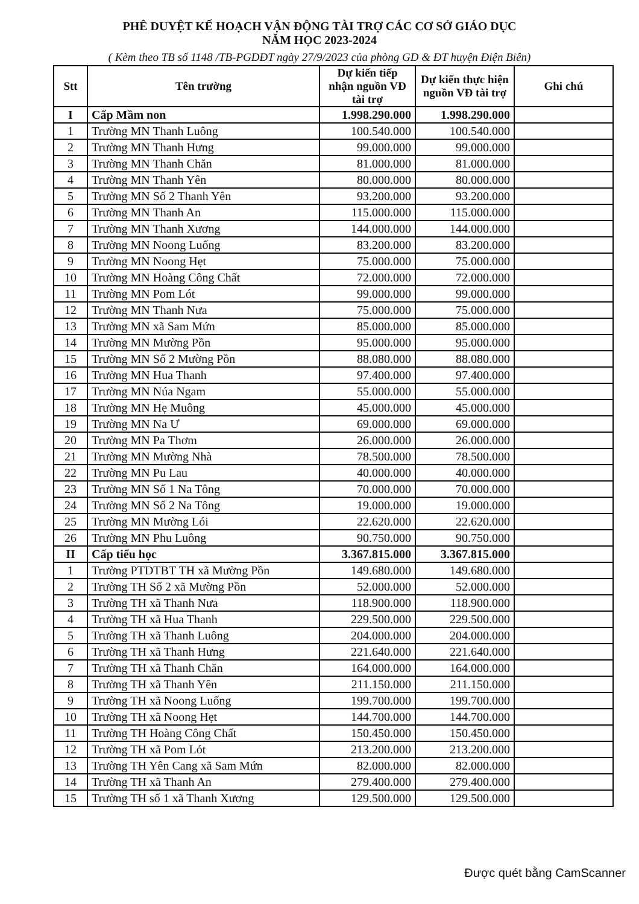PHÊ DUYỆT KẾ HOẠCH VẬN ĐỘNG TÀI TRỢ CÁC CƠ SỞ GIÁO DỤC
NĂM HỌC 2023-2024
( Kèm theo TB số 1148 /TB-PGDĐT ngày 27/9/2023 của phòng GD & ĐT huyện Điện Biên)
| Stt | Tên trường | Dự kiến tiếp nhận nguồn VĐ tài trợ | Dự kiến thực hiện nguồn VĐ tài trợ | Ghi chú |
| --- | --- | --- | --- | --- |
| I | Cấp Mầm non | 1.998.290.000 | 1.998.290.000 | |
| 1 | Trường MN Thanh Luông | 100.540.000 | 100.540.000 | |
| 2 | Trường MN Thanh Hưng | 99.000.000 | 99.000.000 | |
| 3 | Trường MN Thanh Chăn | 81.000.000 | 81.000.000 | |
| 4 | Trường MN Thanh Yên | 80.000.000 | 80.000.000 | |
| 5 | Trường MN Số 2 Thanh Yên | 93.200.000 | 93.200.000 | |
| 6 | Trường MN Thanh An | 115.000.000 | 115.000.000 | |
| 7 | Trường MN Thanh Xương | 144.000.000 | 144.000.000 | |
| 8 | Trường MN Noong Luống | 83.200.000 | 83.200.000 | |
| 9 | Trường MN Noong Hẹt | 75.000.000 | 75.000.000 | |
| 10 | Trường MN Hoàng Công Chất | 72.000.000 | 72.000.000 | |
| 11 | Trường MN Pom Lót | 99.000.000 | 99.000.000 | |
| 12 | Trường MN Thanh Nưa | 75.000.000 | 75.000.000 | |
| 13 | Trường MN xã Sam Mứn | 85.000.000 | 85.000.000 | |
| 14 | Trường MN Mường Pồn | 95.000.000 | 95.000.000 | |
| 15 | Trường MN Số 2 Mường Pồn | 88.080.000 | 88.080.000 | |
| 16 | Trường MN Hua Thanh | 97.400.000 | 97.400.000 | |
| 17 | Trường MN Núa Ngam | 55.000.000 | 55.000.000 | |
| 18 | Trường MN Hẹ Muông | 45.000.000 | 45.000.000 | |
| 19 | Trường MN Na Ư | 69.000.000 | 69.000.000 | |
| 20 | Trường MN Pa Thơm | 26.000.000 | 26.000.000 | |
| 21 | Trường MN Mường Nhà | 78.500.000 | 78.500.000 | |
| 22 | Trường MN Pu Lau | 40.000.000 | 40.000.000 | |
| 23 | Trường MN Số 1 Na Tông | 70.000.000 | 70.000.000 | |
| 24 | Trường MN Số 2 Na Tông | 19.000.000 | 19.000.000 | |
| 25 | Trường MN Mường Lói | 22.620.000 | 22.620.000 | |
| 26 | Trường MN Phu Luông | 90.750.000 | 90.750.000 | |
| II | Cấp tiểu học | 3.367.815.000 | 3.367.815.000 | |
| 1 | Trường PTDTBT TH xã Mường Pồn | 149.680.000 | 149.680.000 | |
| 2 | Trường TH Số 2 xã Mường Pồn | 52.000.000 | 52.000.000 | |
| 3 | Trường TH xã Thanh Nưa | 118.900.000 | 118.900.000 | |
| 4 | Trường TH xã Hua Thanh | 229.500.000 | 229.500.000 | |
| 5 | Trường TH xã Thanh Luông | 204.000.000 | 204.000.000 | |
| 6 | Trường TH xã Thanh Hưng | 221.640.000 | 221.640.000 | |
| 7 | Trường TH xã Thanh Chăn | 164.000.000 | 164.000.000 | |
| 8 | Trường TH xã Thanh Yên | 211.150.000 | 211.150.000 | |
| 9 | Trường TH xã Noong Luống | 199.700.000 | 199.700.000 | |
| 10 | Trường TH xã Noong Hẹt | 144.700.000 | 144.700.000 | |
| 11 | Trường TH Hoàng Công Chất | 150.450.000 | 150.450.000 | |
| 12 | Trường TH xã Pom Lót | 213.200.000 | 213.200.000 | |
| 13 | Trường TH Yên Cang xã Sam Mứn | 82.000.000 | 82.000.000 | |
| 14 | Trường TH xã Thanh An | 279.400.000 | 279.400.000 | |
| 15 | Trường TH số 1 xã Thanh Xương | 129.500.000 | 129.500.000 | |
Được quét bằng CamScanner